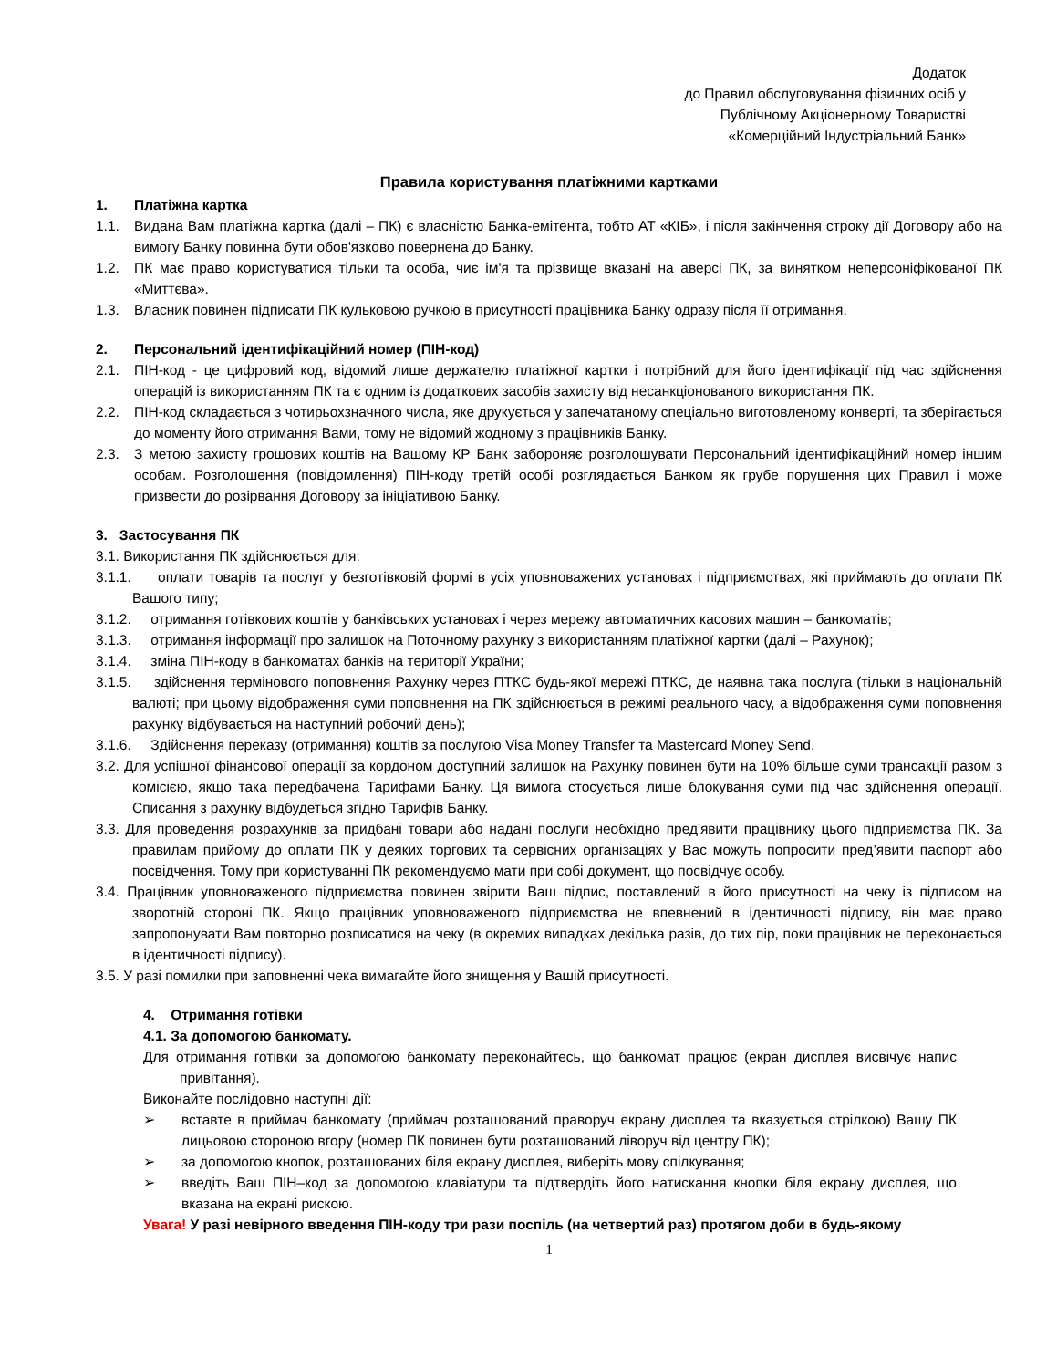Додаток
до Правил обслуговування фізичних осіб у
Публічному Акціонерному Товаристві
«Комерційний Індустріальний Банк»
Правила користування платіжними картками
1. Платіжна картка
1.1. Видана Вам платіжна картка (далі – ПК) є власністю Банка-емітента, тобто АТ «КІБ», і після закінчення строку дії Договору або на вимогу Банку повинна бути обов'язково повернена до Банку.
1.2. ПК має право користуватися тільки та особа, чиє ім'я та прізвище вказані на аверсі ПК, за винятком неперсоніфікованої ПК «Миттєва».
1.3. Власник повинен підписати ПК кульковою ручкою в присутності працівника Банку одразу після її отримання.
2. Персональний ідентифікаційний номер (ПІН-код)
2.1. ПІН-код - це цифровий код, відомий лише держателю платіжної картки і потрібний для його ідентифікації під час здійснення операцій із використанням ПК та є одним із додаткових засобів захисту від несанкціонованого використання ПК.
2.2. ПІН-код складається з чотирьохзначного числа, яке друкується у запечатаному спеціально виготовленому конверті, та зберігається до моменту його отримання Вами, тому не відомий жодному з працівників Банку.
2.3. З метою захисту грошових коштів на Вашому КР Банк забороняє розголошувати Персональний ідентифікаційний номер іншим особам. Розголошення (повідомлення) ПІН-коду третій особі розглядається Банком як грубе порушення цих Правил і може призвести до розірвання Договору за ініціативою Банку.
3. Застосування ПК
3.1. Використання ПК здійснюється для:
3.1.1. оплати товарів та послуг у безготівковій формі в усіх уповноважених установах і підприємствах, які приймають до оплати ПК Вашого типу;
3.1.2. отримання готівкових коштів у банківських установах і через мережу автоматичних касових машин – банкоматів;
3.1.3. отримання інформації про залишок на Поточному рахунку з використанням платіжної картки (далі – Рахунок);
3.1.4. зміна ПІН-коду в банкоматах банків на території України;
3.1.5. здійснення термінового поповнення Рахунку через ПТКС будь-якої мережі ПТКС, де наявна така послуга (тільки в національній валюті; при цьому відображення суми поповнення на ПК здійснюється в режимі реального часу, а відображення суми поповнення рахунку відбувається на наступний робочий день);
3.1.6. Здійснення переказу (отримання) коштів за послугою Visa Money Transfer та Mastercard Money Send.
3.2. Для успішної фінансової операції за кордоном доступний залишок на Рахунку повинен бути на 10% більше суми трансакції разом з комісією, якщо така передбачена Тарифами Банку. Ця вимога стосується лише блокування суми під час здійснення операції. Списання з рахунку відбудеться згідно Тарифів Банку.
3.3. Для проведення розрахунків за придбані товари або надані послуги необхідно пред'явити працівнику цього підприємства ПК. За правилам прийому до оплати ПК у деяких торгових та сервісних організаціях у Вас можуть попросити пред’явити паспорт або посвідчення. Тому при користуванні ПК рекомендуємо мати при собі документ, що посвідчує особу.
3.4. Працівник уповноваженого підприємства повинен звірити Ваш підпис, поставлений в його присутності на чеку із підписом на зворотній стороні ПК. Якщо працівник уповноваженого підприємства не впевнений в ідентичності підпису, він має право запропонувати Вам повторно розписатися на чеку (в окремих випадках декілька разів, до тих пір, поки працівник не переконається в ідентичності підпису).
3.5. У разі помилки при заповненні чека вимагайте його знищення у Вашій присутності.
4. Отримання готівки
4.1. За допомогою банкомату.
Для отримання готівки за допомогою банкомату переконайтесь, що банкомат працює (екран дисплея висвічує напис привітання).
Виконайте послідовно наступні дії:
➢ вставте в приймач банкомату (приймач розташований праворуч екрану дисплея та вказується стрілкою) Вашу ПК лицьовою стороною вгору (номер ПК повинен бути розташований ліворуч від центру ПК);
➢ за допомогою кнопок, розташованих біля екрану дисплея, виберіть мову спілкування;
➢ введіть Ваш ПІН–код за допомогою клавіатури та підтвердіть його натискання кнопки біля екрану дисплея, що вказана на екрані рискою.
Увага! У разі невірного введення ПІН-коду три рази поспіль (на четвертий раз) протягом доби в будь-якому
1